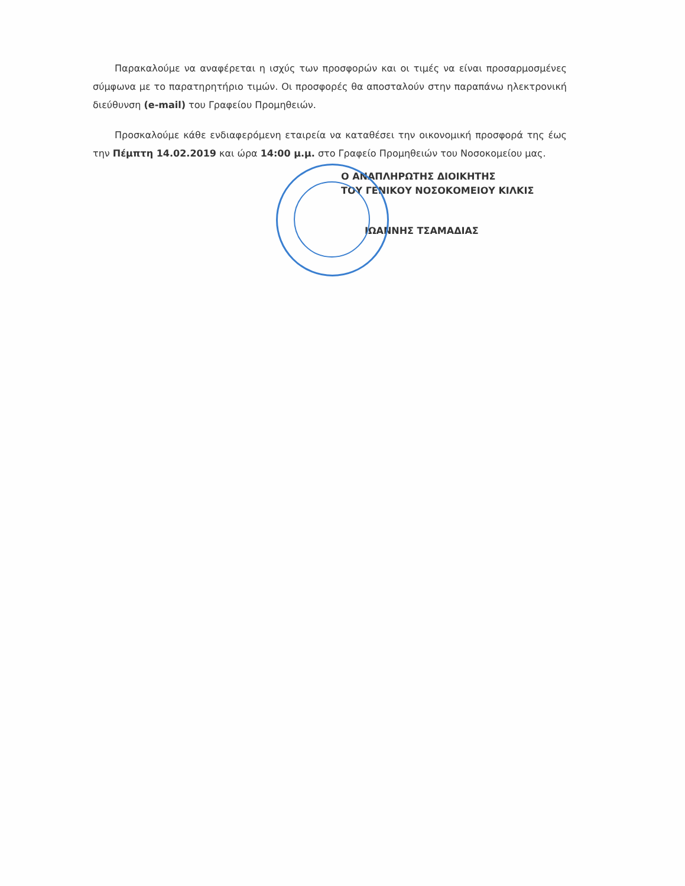Παρακαλούμε να αναφέρεται η ισχύς των προσφορών και οι τιμές να είναι προσαρμοσμένες σύμφωνα με το παρατηρητήριο τιμών. Οι προσφορές θα αποσταλούν στην παραπάνω ηλεκτρονική διεύθυνση (e-mail) του Γραφείου Προμηθειών.
Προσκαλούμε κάθε ενδιαφερόμενη εταιρεία να καταθέσει την οικονομική προσφορά της έως την Πέμπτη 14.02.2019 και ώρα 14:00 μ.μ. στο Γραφείο Προμηθειών του Νοσοκομείου μας.
Ο ΑΝΑΠΛΗΡΩΤΗΣ ΔΙΟΙΚΗΤΗΣ
ΤΟΥ ΓΕΝΙΚΟΥ ΝΟΣΟΚΟΜΕΙΟΥ ΚΙΛΚΙΣ
ΙΩΑΝΝΗΣ ΤΣΑΜΑΔΙΑΣ